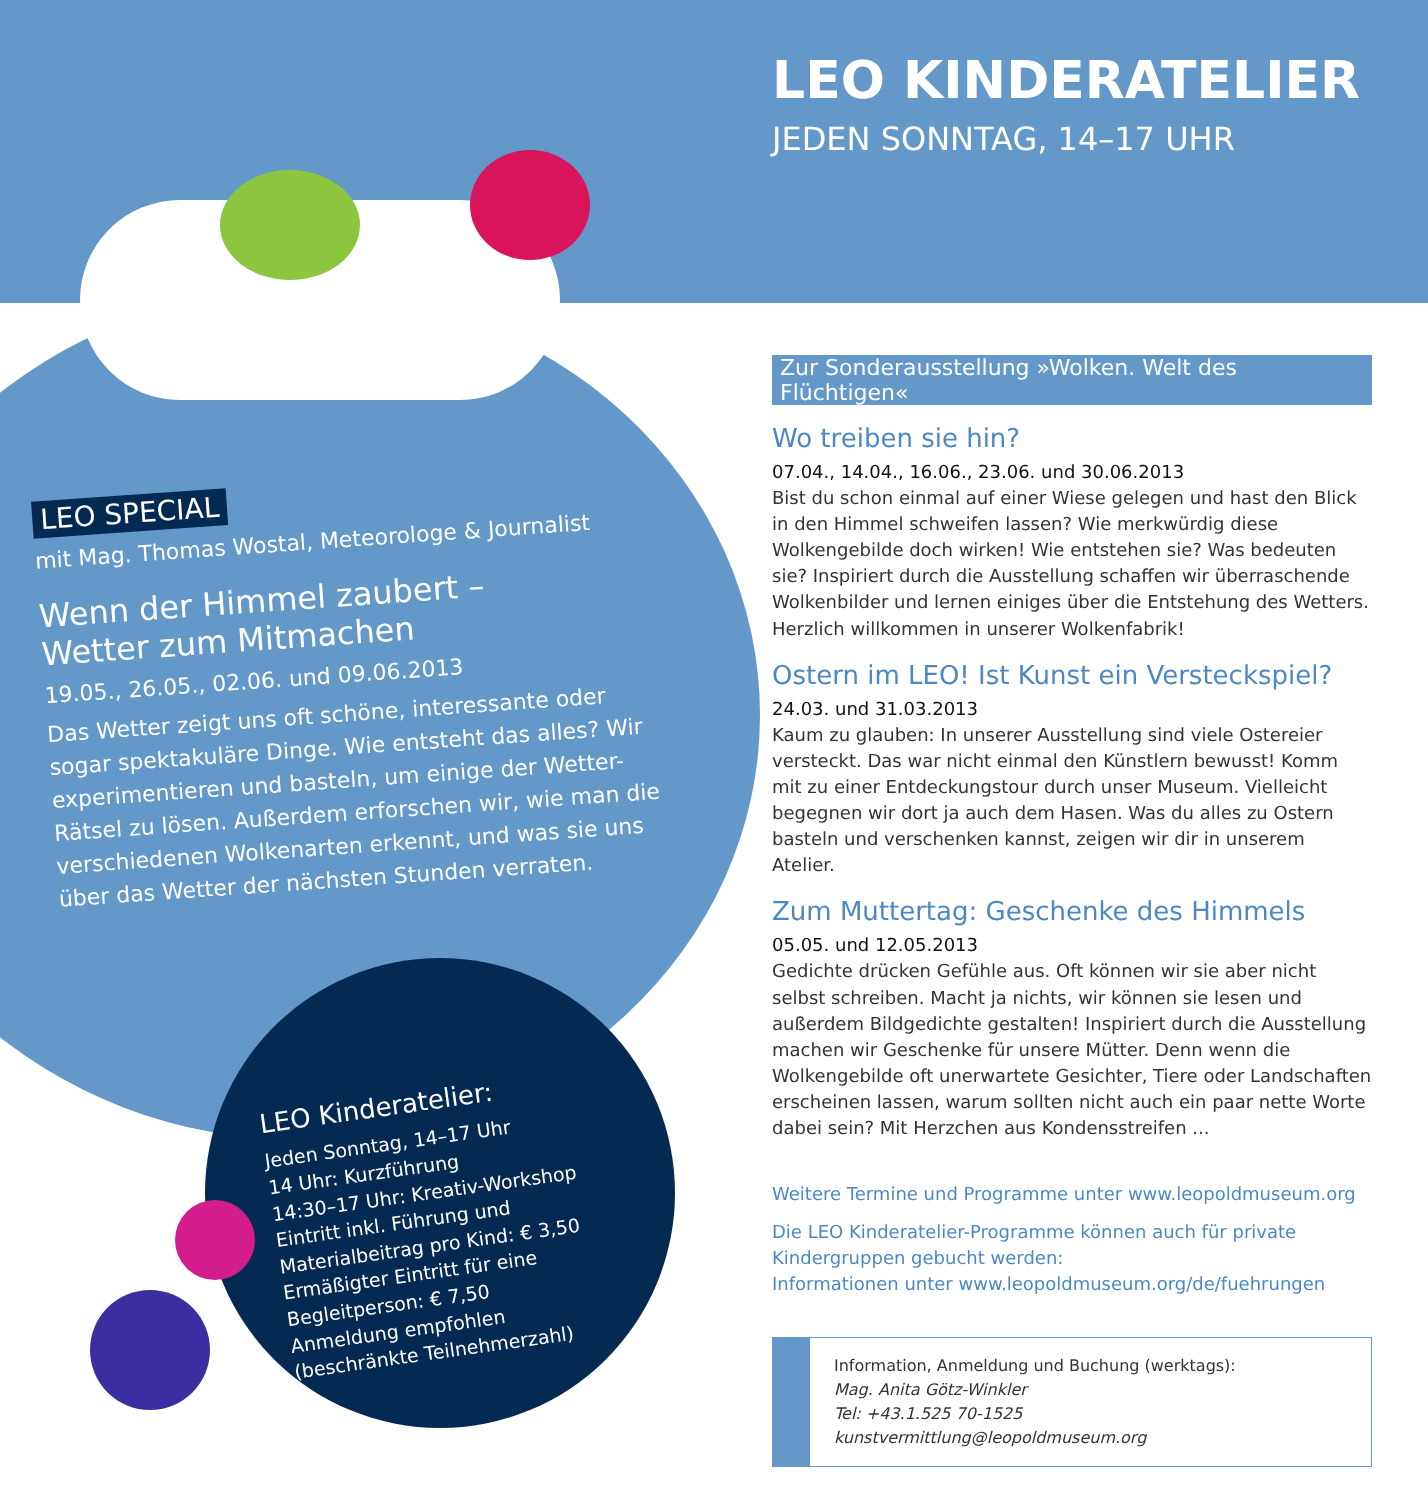LEO KINDERATELIER
JEDEN SONNTAG, 14–17 UHR
LEO SPECIAL
mit Mag. Thomas Wostal, Meteorologe & Journalist
Wenn der Himmel zaubert –
Wetter zum Mitmachen
19.05., 26.05., 02.06. und 09.06.2013
Das Wetter zeigt uns oft schöne, interessante oder sogar spektakuläre Dinge. Wie entsteht das alles? Wir experimentieren und basteln, um einige der Wetter-Rätsel zu lösen. Außerdem erforschen wir, wie man die verschiedenen Wolkenarten erkennt, und was sie uns über das Wetter der nächsten Stunden verraten.
LEO Kinderatelier:
Jeden Sonntag, 14–17 Uhr
14 Uhr: Kurzführung
14:30–17 Uhr: Kreativ-Workshop
Eintritt inkl. Führung und Materialbeitrag pro Kind: € 3,50
Ermäßigter Eintritt für eine Begleitperson: € 7,50
Anmeldung empfohlen
(beschränkte Teilnehmerzahl)
Zur Sonderausstellung »Wolken. Welt des Flüchtigen«
Wo treiben sie hin?
07.04., 14.04., 16.06., 23.06. und 30.06.2013
Bist du schon einmal auf einer Wiese gelegen und hast den Blick in den Himmel schweifen lassen? Wie merkwürdig diese Wolkengebilde doch wirken! Wie entstehen sie? Was bedeuten sie? Inspiriert durch die Ausstellung schaffen wir überraschende Wolkenbilder und lernen einiges über die Entstehung des Wetters. Herzlich willkommen in unserer Wolkenfabrik!
Ostern im LEO! Ist Kunst ein Versteckspiel?
24.03. und 31.03.2013
Kaum zu glauben: In unserer Ausstellung sind viele Ostereier versteckt. Das war nicht einmal den Künstlern bewusst! Komm mit zu einer Entdeckungstour durch unser Museum. Vielleicht begegnen wir dort ja auch dem Hasen. Was du alles zu Ostern basteln und verschenken kannst, zeigen wir dir in unserem Atelier.
Zum Muttertag: Geschenke des Himmels
05.05. und 12.05.2013
Gedichte drücken Gefühle aus. Oft können wir sie aber nicht selbst schreiben. Macht ja nichts, wir können sie lesen und außerdem Bildgedichte gestalten! Inspiriert durch die Ausstellung machen wir Geschenke für unsere Mütter. Denn wenn die Wolkengebilde oft unerwartete Gesichter, Tiere oder Landschaften erscheinen lassen, warum sollten nicht auch ein paar nette Worte dabei sein? Mit Herzchen aus Kondensstreifen ...
Weitere Termine und Programme unter www.leopoldmuseum.org
Die LEO Kinderatelier-Programme können auch für private Kindergruppen gebucht werden:
Informationen unter www.leopoldmuseum.org/de/fuehrungen
Information, Anmeldung und Buchung (werktags):
Mag. Anita Götz-Winkler
Tel: +43.1.525 70-1525
kunstvermittlung@leopoldmuseum.org